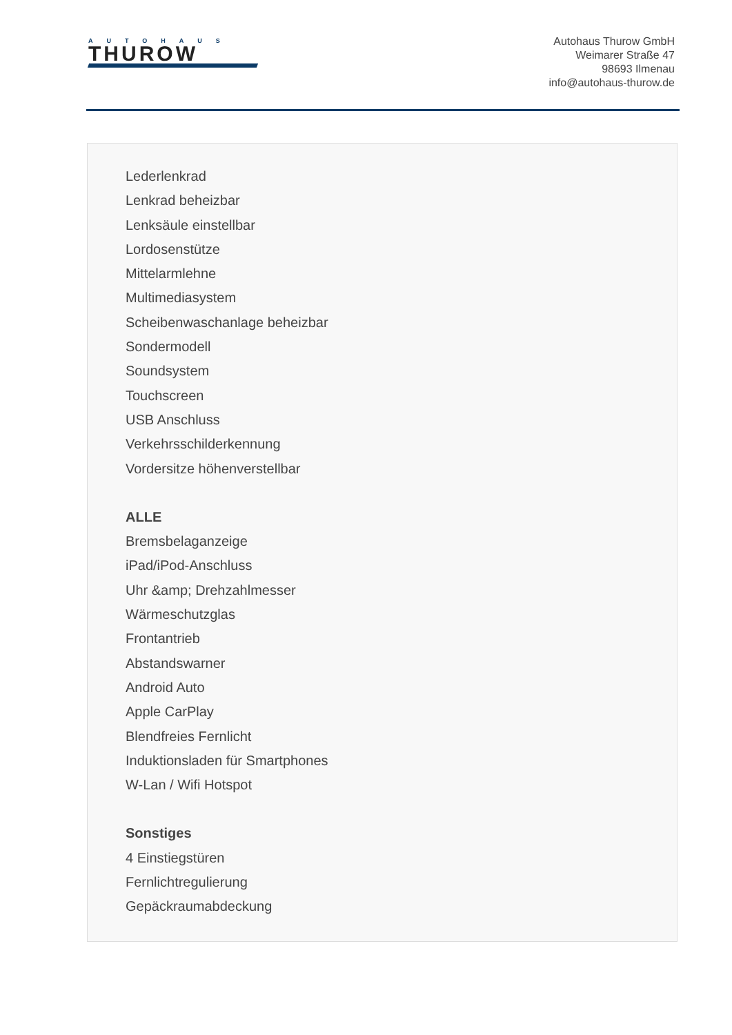AUTOHAUS
THUROW
Autohaus Thurow GmbH
Weimarer Straße 47
98693 Ilmenau
info@autohaus-thurow.de
Lederlenkrad
Lenkrad beheizbar
Lenksäule einstellbar
Lordosenstütze
Mittelarmlehne
Multimediasystem
Scheibenwaschanlage beheizbar
Sondermodell
Soundsystem
Touchscreen
USB Anschluss
Verkehrsschilderkennung
Vordersitze höhenverstellbar
ALLE
Bremsbelaganzeige
iPad/iPod-Anschluss
Uhr &amp; Drehzahlmesser
Wärmeschutzglas
Frontantrieb
Abstandswarner
Android Auto
Apple CarPlay
Blendfreies Fernlicht
Induktionsladen für Smartphones
W-Lan / Wifi Hotspot
Sonstiges
4 Einstiegstüren
Fernlichtregulierung
Gepäckraumabdeckung